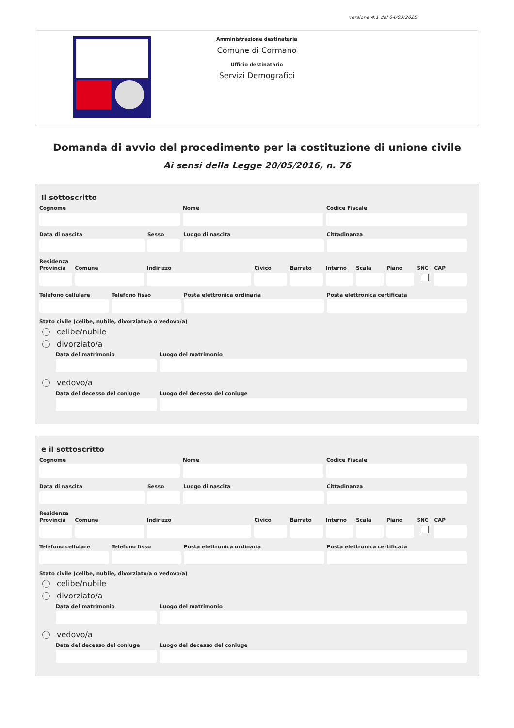versione 4.1 del 04/03/2025
Amministrazione destinataria
Comune di Cormano
Ufficio destinatario
Servizi Demografici
Domanda di avvio del procedimento per la costituzione di unione civile
Ai sensi della Legge 20/05/2016, n. 76
Il sottoscritto
Cognome Nome Codice Fiscale
Data di nascita Sesso Luogo di nascita Cittadinanza
Residenza
Provincia
Comune Indirizzo Civico Barrato Interno
Scala Piano SNC CAP
Telefono cellulare
Telefono fisso Posta elettronica ordinaria Posta elettronica certificata
Stato civile (celibe, nubile, divorziato/a o vedovo/a)
celibe/nubile
divorziato/a
Data del matrimonio Luogo del matrimonio
vedovo/a
Data del decesso del coniuge
Luogo del decesso del coniuge
e il sottoscritto
Cognome Nome Codice Fiscale
Data di nascita Sesso Luogo di nascita Cittadinanza
Residenza
Provincia
Comune Indirizzo Civico Barrato Interno
Scala Piano SNC CAP
Telefono cellulare
Telefono fisso Posta elettronica ordinaria Posta elettronica certificata
Stato civile (celibe, nubile, divorziato/a o vedovo/a)
celibe/nubile
divorziato/a
Data del matrimonio Luogo del matrimonio
vedovo/a
Data del decesso del coniuge
Luogo del decesso del coniuge